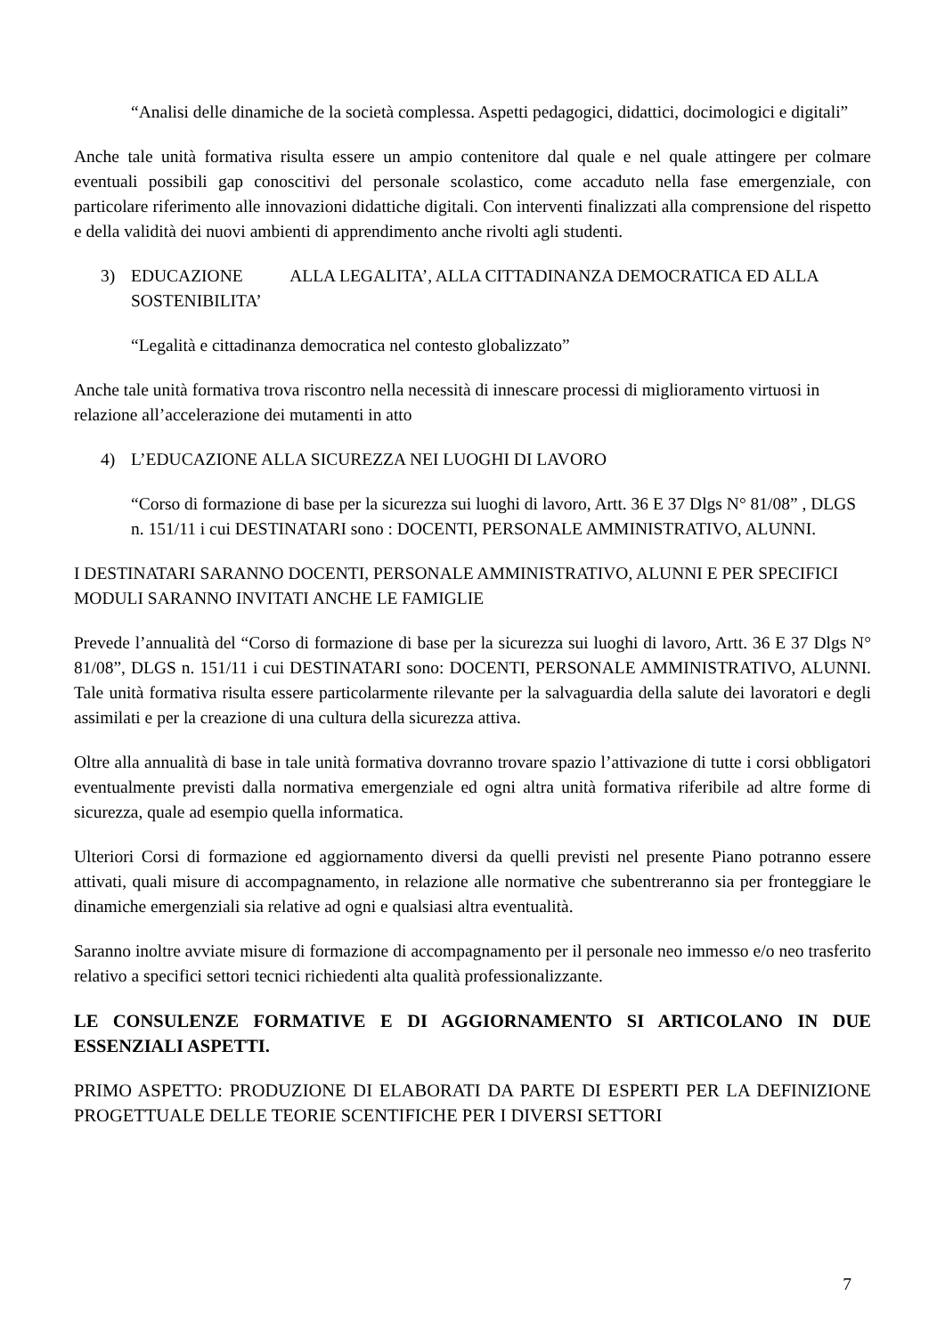“Analisi delle dinamiche de la società complessa. Aspetti pedagogici, didattici, docimologici e digitali”
Anche tale unità formativa risulta essere un ampio contenitore dal quale e nel quale attingere per colmare eventuali possibili gap conoscitivi del personale scolastico, come accaduto nella fase emergenziale, con particolare riferimento alle innovazioni didattiche digitali. Con interventi finalizzati alla comprensione del rispetto e della validità dei nuovi ambienti di apprendimento anche rivolti agli studenti.
3) EDUCAZIONE ALLA LEGALITA’, ALLA CITTADINANZA DEMOCRATICA ED ALLA SOSTENIBILITA’
“Legalità e cittadinanza democratica nel contesto globalizzato”
Anche tale unità formativa trova riscontro nella necessità di innescare processi di miglioramento virtuosi in relazione all’accelerazione dei mutamenti in atto
4) L’EDUCAZIONE ALLA SICUREZZA NEI LUOGHI DI LAVORO
“Corso di formazione di base per la sicurezza sui luoghi di lavoro, Artt. 36 E 37 Dlgs N° 81/08” , DLGS n. 151/11 i cui DESTINATARI sono : DOCENTI, PERSONALE AMMINISTRATIVO, ALUNNI.
I DESTINATARI SARANNO DOCENTI, PERSONALE AMMINISTRATIVO, ALUNNI E PER SPECIFICI MODULI SARANNO INVITATI ANCHE LE FAMIGLIE
Prevede l’annualità del “Corso di formazione di base per la sicurezza sui luoghi di lavoro, Artt. 36 E 37 Dlgs N° 81/08”, DLGS n. 151/11 i cui DESTINATARI sono: DOCENTI, PERSONALE AMMINISTRATIVO, ALUNNI. Tale unità formativa risulta essere particolarmente rilevante per la salvaguardia della salute dei lavoratori e degli assimilati e per la creazione di una cultura della sicurezza attiva.
Oltre alla annualità di base in tale unità formativa dovranno trovare spazio l’attivazione di tutte i corsi obbligatori eventualmente previsti dalla normativa emergenziale ed ogni altra unità formativa riferibile ad altre forme di sicurezza, quale ad esempio quella informatica.
Ulteriori Corsi di formazione ed aggiornamento diversi da quelli previsti nel presente Piano potranno essere attivati, quali misure di accompagnamento, in relazione alle normative che subentreranno sia per fronteggiare le dinamiche emergenziali sia relative ad ogni e qualsiasi altra eventualità.
Saranno inoltre avviate misure di formazione di accompagnamento per il personale neo immesso e/o neo trasferito relativo a specifici settori tecnici richiedenti alta qualità professionalizzante.
LE CONSULENZE FORMATIVE E DI AGGIORNAMENTO SI ARTICOLANO IN DUE ESSENZIALI ASPETTI.
PRIMO ASPETTO: PRODUZIONE DI ELABORATI DA PARTE DI ESPERTI PER LA DEFINIZIONE PROGETTUALE DELLE TEORIE SCENTIFICHE PER I DIVERSI SETTORI
7